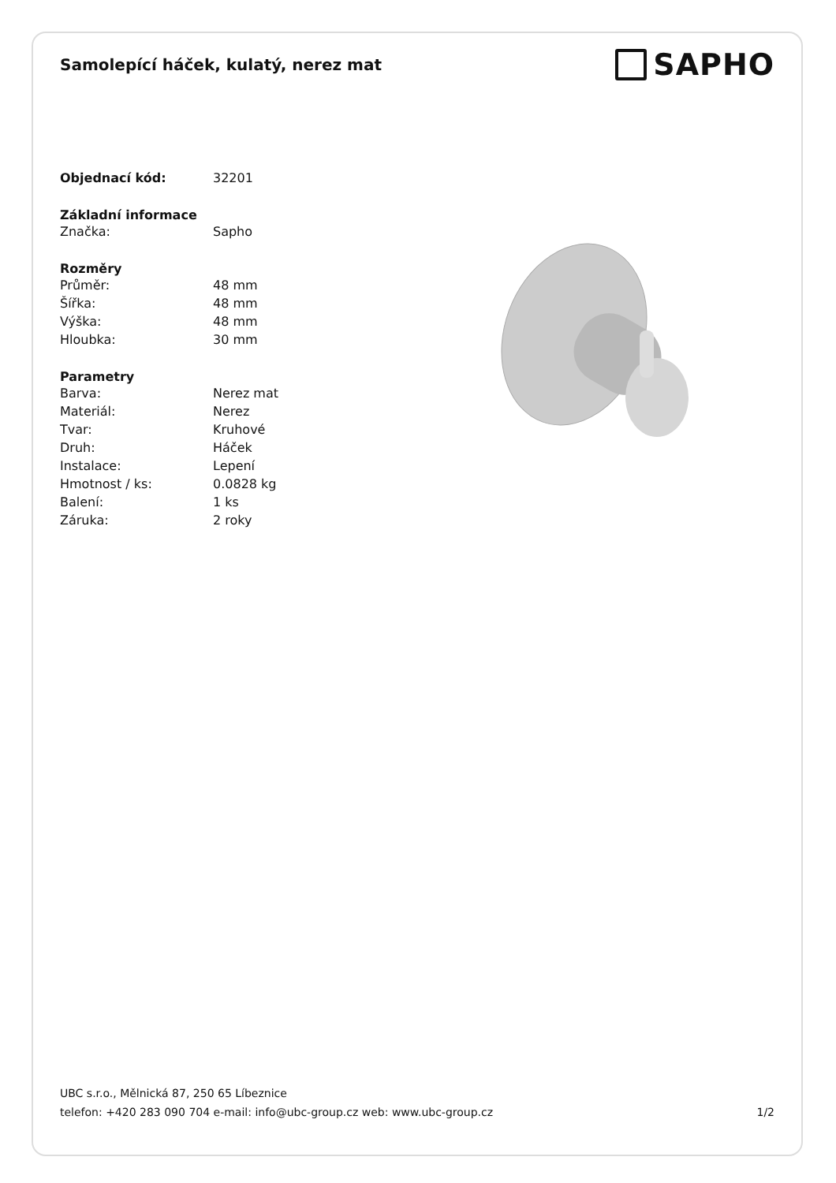Samolepící háček, kulatý, nerez mat
SAPHO
| Objednací kód: | 32201 |
| Základní informace | |
| Značka: | Sapho |
| Rozměry | |
| Průměr: | 48 mm |
| Šířka: | 48 mm |
| Výška: | 48 mm |
| Hloubka: | 30 mm |
| Parametry | |
| Barva: | Nerez mat |
| Materiál: | Nerez |
| Tvar: | Kruhové |
| Druh: | Háček |
| Instalace: | Lepení |
| Hmotnost / ks: | 0.0828 kg |
| Balení: | 1 ks |
| Záruka: | 2 roky |
UBC s.r.o., Mělnická 87, 250 65 Líbeznice
telefon: +420 283 090 704 e-mail: info@ubc-group.cz web: www.ubc-group.cz 1/2